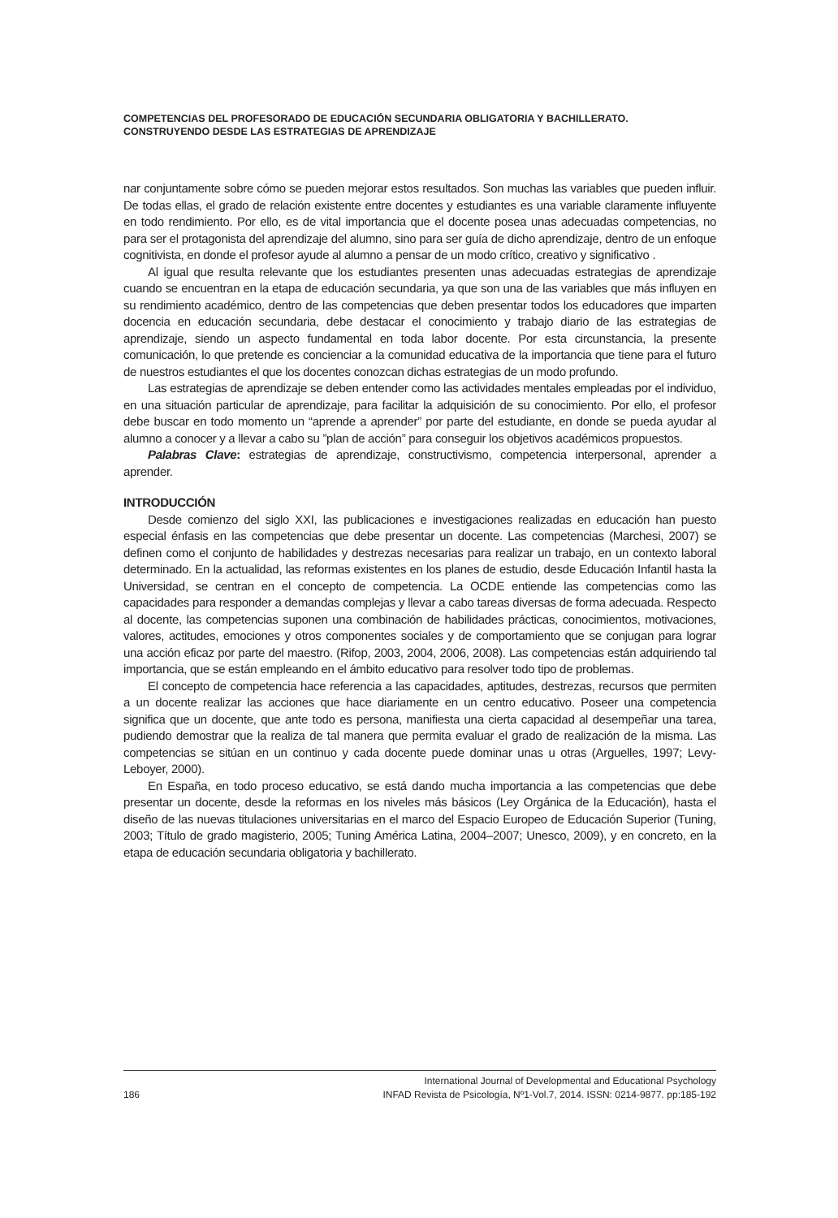COMPETENCIAS DEL PROFESORADO DE EDUCACIÓN SECUNDARIA OBLIGATORIA Y BACHILLERATO.
CONSTRUYENDO DESDE LAS ESTRATEGIAS DE APRENDIZAJE
nar conjuntamente sobre cómo se pueden mejorar estos resultados. Son muchas las variables que pueden influir. De todas ellas, el grado de relación existente entre docentes y estudiantes es una variable claramente influyente en todo rendimiento. Por ello, es de vital importancia que el docente posea unas adecuadas competencias, no para ser el protagonista del aprendizaje del alumno, sino para ser guía de dicho aprendizaje, dentro de un enfoque cognitivista, en donde el profesor ayude al alumno a pensar de un modo crítico, creativo y significativo .
Al igual que resulta relevante que los estudiantes presenten unas adecuadas estrategias de aprendizaje cuando se encuentran en la etapa de educación secundaria, ya que son una de las variables que más influyen en su rendimiento académico, dentro de las competencias que deben presentar todos los educadores que imparten docencia en educación secundaria, debe destacar el conocimiento y trabajo diario de las estrategias de aprendizaje, siendo un aspecto fundamental en toda labor docente. Por esta circunstancia, la presente comunicación, lo que pretende es concienciar a la comunidad educativa de la importancia que tiene para el futuro de nuestros estudiantes el que los docentes conozcan dichas estrategias de un modo profundo.
Las estrategias de aprendizaje se deben entender como las actividades mentales empleadas por el individuo, en una situación particular de aprendizaje, para facilitar la adquisición de su conocimiento. Por ello, el profesor debe buscar en todo momento un “aprende a aprender” por parte del estudiante, en donde se pueda ayudar al alumno a conocer y a llevar a cabo su ”plan de acción” para conseguir los objetivos académicos propuestos.
Palabras Clave: estrategias de aprendizaje, constructivismo, competencia interpersonal, aprender a aprender.
INTRODUCCIÓN
Desde comienzo del siglo XXI, las publicaciones e investigaciones realizadas en educación han puesto especial énfasis en las competencias que debe presentar un docente. Las competencias (Marchesi, 2007) se definen como el conjunto de habilidades y destrezas necesarias para realizar un trabajo, en un contexto laboral determinado. En la actualidad, las reformas existentes en los planes de estudio, desde Educación Infantil hasta la Universidad, se centran en el concepto de competencia. La OCDE entiende las competencias como las capacidades para responder a demandas complejas y llevar a cabo tareas diversas de forma adecuada. Respecto al docente, las competencias suponen una combinación de habilidades prácticas, conocimientos, motivaciones, valores, actitudes, emociones y otros componentes sociales y de comportamiento que se conjugan para lograr una acción eficaz por parte del maestro. (Rifop, 2003, 2004, 2006, 2008). Las competencias están adquiriendo tal importancia, que se están empleando en el ámbito educativo para resolver todo tipo de problemas.
El concepto de competencia hace referencia a las capacidades, aptitudes, destrezas, recursos que permiten a un docente realizar las acciones que hace diariamente en un centro educativo. Poseer una competencia significa que un docente, que ante todo es persona, manifiesta una cierta capacidad al desempeñar una tarea, pudiendo demostrar que la realiza de tal manera que permita evaluar el grado de realización de la misma. Las competencias se sitúan en un continuo y cada docente puede dominar unas u otras (Arguelles, 1997; Levy-Leboyer, 2000).
En España, en todo proceso educativo, se está dando mucha importancia a las competencias que debe presentar un docente, desde la reformas en los niveles más básicos (Ley Orgánica de la Educación), hasta el diseño de las nuevas titulaciones universitarias en el marco del Espacio Europeo de Educación Superior (Tuning, 2003; Título de grado magisterio, 2005; Tuning América Latina, 2004–2007; Unesco, 2009), y en concreto, en la etapa de educación secundaria obligatoria y bachillerato.
186 International Journal of Developmental and Educational Psychology
INFAD Revista de Psicología, Nº1-Vol.7, 2014. ISSN: 0214-9877. pp:185-192